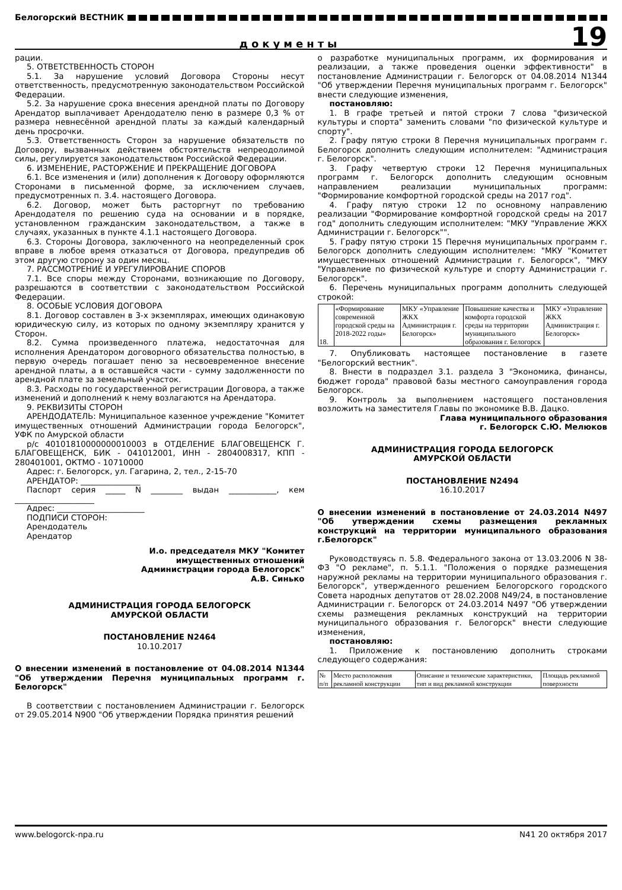Белогорский ВЕСТНИК
документы
19
рации.
5. ОТВЕТСТВЕННОСТЬ СТОРОН
5.1. За нарушение условий Договора Стороны несут ответственность, предусмотренную законодательством Российской Федерации.
5.2. За нарушение срока внесения арендной платы по Договору Арендатор выплачивает Арендодателю пеню в размере 0,3 % от размера невнесённой арендной платы за каждый календарный день просрочки.
5.3. Ответственность Сторон за нарушение обязательств по Договору, вызванных действием обстоятельств непреодолимой силы, регулируется законодательством Российской Федерации.
6. ИЗМЕНЕНИЕ, РАСТОРЖЕНИЕ И ПРЕКРАЩЕНИЕ ДОГОВОРА
6.1. Все изменения и (или) дополнения к Договору оформляются Сторонами в письменной форме, за исключением случаев, предусмотренных п. 3.4. настоящего Договора.
6.2. Договор, может быть расторгнут по требованию Арендодателя по решению суда на основании и в порядке, установленном гражданским законодательством, а также в случаях, указанных в пункте 4.1.1 настоящего Договора.
6.3. Стороны Договора, заключенного на неопределенный срок вправе в любое время отказаться от Договора, предупредив об этом другую сторону за один месяц.
7. РАССМОТРЕНИЕ И УРЕГУЛИРОВАНИЕ СПОРОВ
7.1. Все споры между Сторонами, возникающие по Договору, разрешаются в соответствии с законодательством Российской Федерации.
8. ОСОБЫЕ УСЛОВИЯ ДОГОВОРА
8.1. Договор составлен в 3-х экземплярах, имеющих одинаковую юридическую силу, из которых по одному экземпляру хранится у Сторон.
8.2. Сумма произведенного платежа, недостаточная для исполнения Арендатором договорного обязательства полностью, в первую очередь погашает пеню за несвоевременное внесение арендной платы, а в оставшейся части - сумму задолженности по арендной плате за земельный участок.
8.3. Расходы по государственной регистрации Договора, а также изменений и дополнений к нему возлагаются на Арендатора.
9. РЕКВИЗИТЫ СТОРОН
АРЕНДОДАТЕЛЬ: Муниципальное казенное учреждение "Комитет имущественных отношений Администрации города Белогорск", УФК по Амурской области
р/с 40101810000000010003 в ОТДЕЛЕНИЕ БЛАГОВЕЩЕНСК Г. БЛАГОВЕЩЕНСК, БИК - 041012001, ИНН - 2804008317, КПП - 280401001, ОКТМО - 10710000
Адрес: г. Белогорск, ул. Гагарина, 2, тел., 2-15-70
АРЕНДАТОР: _______________
Паспорт серия _____ N ________ выдан ____________, кем ____________________
Адрес: ______________________
ПОДПИСИ СТОРОН:
Арендодатель
Арендатор
И.о. председателя МКУ "Комитет
имущественных отношений
Администрации города Белогорск"
А.В. Синько
АДМИНИСТРАЦИЯ ГОРОДА БЕЛОГОРСК
АМУРСКОЙ ОБЛАСТИ
ПОСТАНОВЛЕНИЕ N2464
10.10.2017
О внесении изменений в постановление от 04.08.2014 N1344 "Об утверждении Перечня муниципальных программ г. Белогорск"
В соответствии с постановлением Администрации г. Белогорск от 29.05.2014 N900 "Об утверждении Порядка принятия решений
о разработке муниципальных программ, их формирования и реализации, а также проведения оценки эффективности" в постановление Администрации г. Белогорск от 04.08.2014 N1344 "Об утверждении Перечня муниципальных программ г. Белогорск" внести следующие изменения,
постановляю:
1. В графе третьей и пятой строки 7 слова "физической культуры и спорта" заменить словами "по физической культуре и спорту".
2. Графу пятую строки 8 Перечня муниципальных программ г. Белогорск дополнить следующим исполнителем: "Администрация г. Белогорск".
3. Графу четвертую строки 12 Перечня муниципальных программ г. Белогорск дополнить следующим основным направлением реализации муниципальных программ: "Формирование комфортной городской среды на 2017 год".
4. Графу пятую строки 12 по основному направлению реализации "Формирование комфортной городской среды на 2017 год" дополнить следующим исполнителем: "МКУ "Управление ЖКХ Администрации г. Белогорск"".
5. Графу пятую строки 15 Перечня муниципальных программ г. Белогорск дополнить следующим исполнителем: "МКУ "Комитет имущественных отношений Администрации г. Белогорск", "МКУ "Управление по физической культуре и спорту Администрации г. Белогорск".
6. Перечень муниципальных программ дополнить следующей строкой:
| 18. | «Формирование современной городской среды на 2018-2022 годы» | МКУ «Управление ЖКХ Администрация г. Белогорск» | Повышение качества и комфорта городской среды на территории муниципального образования г. Белогорск | МКУ «Управление ЖКХ Администрация г. Белогорск» |
7. Опубликовать настоящее постановление в газете "Белогорский вестник".
8. Внести в подраздел 3.1. раздела 3 "Экономика, финансы, бюджет города" правовой базы местного самоуправления города Белогорск.
9. Контроль за выполнением настоящего постановления возложить на заместителя Главы по экономике В.В. Дацко.
Глава муниципального образования
г. Белогорск С.Ю. Мелюков
АДМИНИСТРАЦИЯ ГОРОДА БЕЛОГОРСК
АМУРСКОЙ ОБЛАСТИ
ПОСТАНОВЛЕНИЕ N2494
16.10.2017
О внесении изменений в постановление от 24.03.2014 N497 "Об утверждении схемы размещения рекламных конструкций на территории муниципального образования г.Белогорск"
Руководствуясь п. 5.8. Федерального закона от 13.03.2006 N 38-ФЗ "О рекламе", п. 5.1.1. "Положения о порядке размещения наружной рекламы на территории муниципального образования г. Белогорск", утвержденного решением Белогорского городского Совета народных депутатов от 28.02.2008 N49/24, в постановление Администрации г. Белогорск от 24.03.2014 N497 "Об утверждении схемы размещения рекламных конструкций на территории муниципального образования г. Белогорск" внести следующие изменения,
постановляю:
1. Приложение к постановлению дополнить строками следующего содержания:
| № п/п | Место расположения рекламной конструкции | Описание и технические характеристики, тип и вид рекламной конструкции | Площадь рекламной поверхности |
| --- | --- | --- | --- |
www.belogorck-npa.ru N41 20 октября 2017